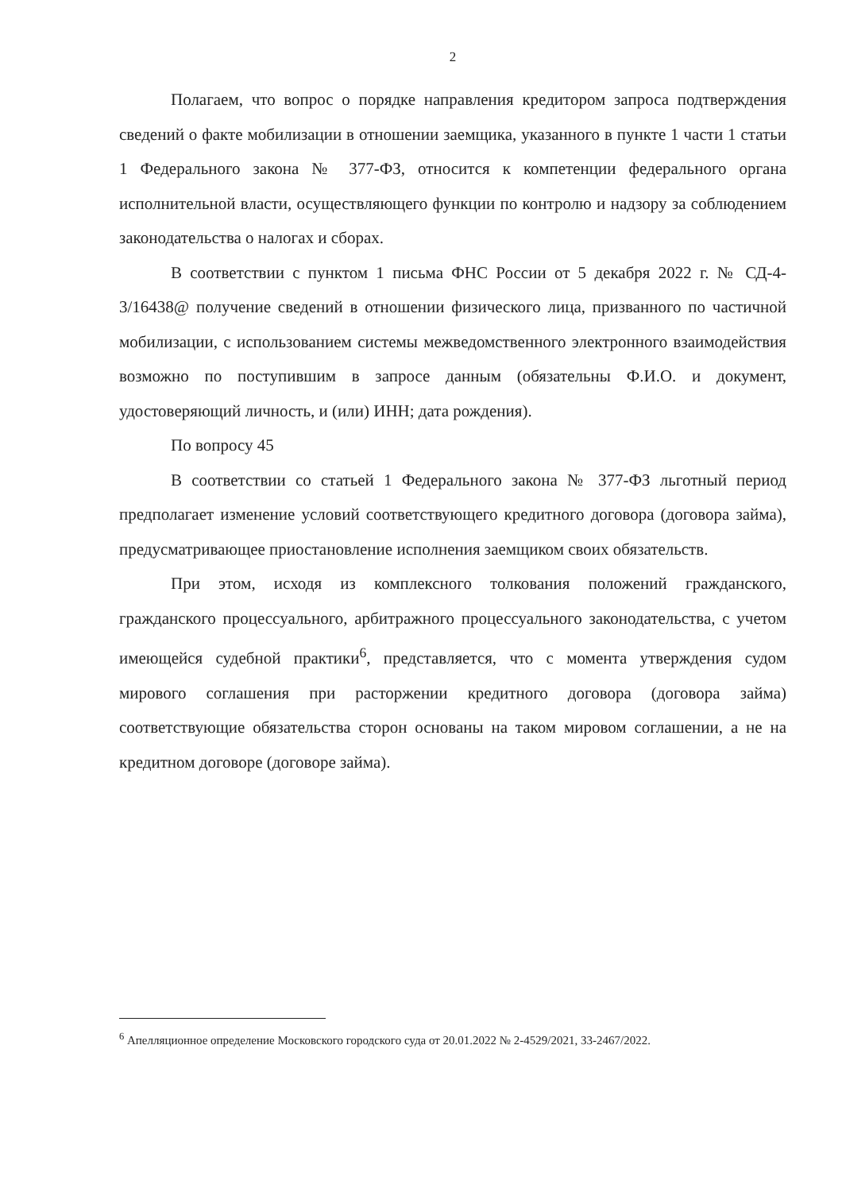2
Полагаем, что вопрос о порядке направления кредитором запроса подтверждения сведений о факте мобилизации в отношении заемщика, указанного в пункте 1 части 1 статьи 1 Федерального закона № 377-ФЗ, относится к компетенции федерального органа исполнительной власти, осуществляющего функции по контролю и надзору за соблюдением законодательства о налогах и сборах.
В соответствии с пунктом 1 письма ФНС России от 5 декабря 2022 г. № СД-4-3/16438@ получение сведений в отношении физического лица, призванного по частичной мобилизации, с использованием системы межведомственного электронного взаимодействия возможно по поступившим в запросе данным (обязательны Ф.И.О. и документ, удостоверяющий личность, и (или) ИНН; дата рождения).
По вопросу 45
В соответствии со статьей 1 Федерального закона № 377-ФЗ льготный период предполагает изменение условий соответствующего кредитного договора (договора займа), предусматривающее приостановление исполнения заемщиком своих обязательств.
При этом, исходя из комплексного толкования положений гражданского, гражданского процессуального, арбитражного процессуального законодательства, с учетом имеющейся судебной практики<sup>6</sup>, представляется, что с момента утверждения судом мирового соглашения при расторжении кредитного договора (договора займа) соответствующие обязательства сторон основаны на таком мировом соглашении, а не на кредитном договоре (договоре займа).
<sup>6</sup> Апелляционное определение Московского городского суда от 20.01.2022 № 2-4529/2021, 33-2467/2022.